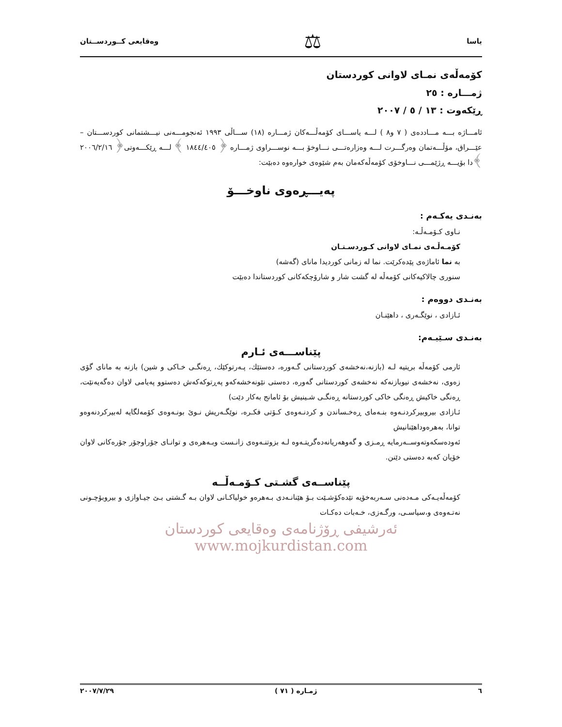یاسا ⚖ وەقایعی کــوردســتان
كۆمەڵەی نمـای لاوانی كوردستان
ژمـــارە : ٢٥
ڕێكەوت : ١٣ / ٥ / ٢٠٠٧
ئامـــاژە بـــە مـــاددەی ( ٧ و٨ ) لـــە یاســـای كۆمەڵـــەكان ژمـــارە (١٨) ســـاڵی ١٩٩٣ ئەنجومـــەنی نیـــشتمانی كوردســـتان – عێـــراق، مۆڵـــەتمان وەرگـــرت لـــە وەزارەتـــی نـــاوخۆ بـــە نوســـراوی ژمـــارە ﴿ ١٨٤٤/٤٠٥ ﴾ لـــە ڕێكـــەوتی﴿ ٢٠٠٦/٢/١٦ ﴾دا بۆیـــە ڕژێمـــی نـــاوخۆی كۆمەڵەكەمان بەم شێوەی خوارەوە دەبێت:
پەیـــڕەوی ناوخـــۆ
بەنـدی یەكـەم :
نـاوی كـۆمـەڵـە:
كۆمـەڵـەی نمـای لاوانی كـوردسـتـان
بە نما ئاماژەی پێدەكرێت. نما لە زمانی كوردیدا مانای (گەشە)
سنوری چالاكیەكانی كۆمەڵە لە گشت شار و شارۆچكەكانی كوردستاندا دەبێت
بەنـدی دووەم :
ئـازادی ، نوێگـەری ، داهێنـان
بەنـدی سـێیـەم:
پێناســـەی ئـارم
ئارمی كۆمەڵە بریتیە لـە (بازنە،نەخشەی كوردستانی گـەورە، دەستێك، پـەرتوكێك، ڕەنگـی خـاكی و شین) بازنە بە مانای گۆی زەوی، نەخشەی نیوبازنەكە نەخشەی كوردستانی گەورە، دەستی نێونەخشەكەو پەڕتوكەكەش دەستوو پەیامی لاوان دەگەیەنێت، ڕەنگی خاكیش ڕەنگی خاكی كوردستانە ڕەنگـی شـینیش بۆ ئامانج بەكار دێت)
ئـازادی بیروبیركردنـەوە بنـەمای ڕەخـساندن و كردنـەوەی كـۆتی فكـرە، نوێگـەریش نـوێ بونـەوەی كۆمەلگایە لەبیركردنەوەو توانا، بەهرەوداهێنانیش
ئەودەسكەوتەوســەرمایە ڕمـزی و گەوهەریانەدەگریتـەوە لـە بزوتنـەوەی زانـست وبـەهرەی و توانـای جۆراوجۆر جۆرەكانی لاوان خۆیان كەبە دەستی دێنن.
پێناســەی گشـتی كـۆمـەڵــە
كۆمەڵەیـەكی مـەدەنی سـەربەخۆیە تێدەكۆشـێت بـۆ هێنانـەدی بـەهرەو خولیاكـانی لاوان بـە گـشتی بـێ جیـاوازی و بیروبۆچـونی نەتـەوەی و،سیاسـی، ورگـەزی، خـەبات دەكـات
ئەرشیفی ڕۆژنامەی وەقایعی كوردستان www.mojkurdistan.com
٦ ژمـارە ( ٧١ ) ٢٠٠٧/٧/٢٩